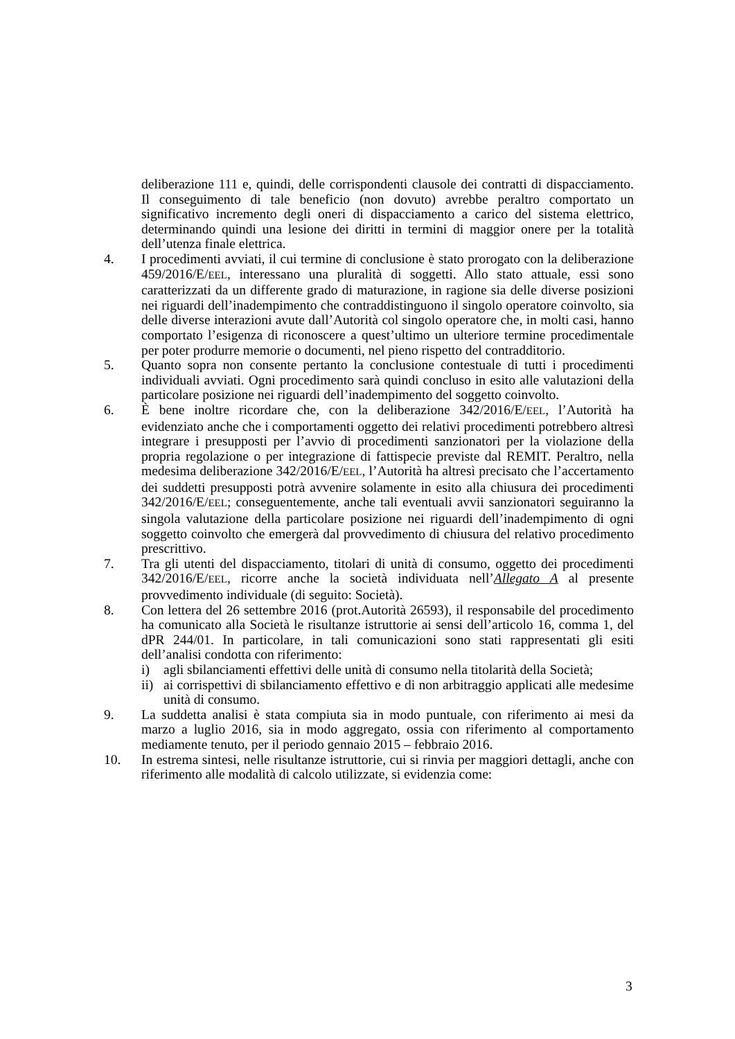deliberazione 111 e, quindi, delle corrispondenti clausole dei contratti di dispacciamento. Il conseguimento di tale beneficio (non dovuto) avrebbe peraltro comportato un significativo incremento degli oneri di dispacciamento a carico del sistema elettrico, determinando quindi una lesione dei diritti in termini di maggior onere per la totalità dell’utenza finale elettrica.
4. I procedimenti avviati, il cui termine di conclusione è stato prorogato con la deliberazione 459/2016/E/EEL, interessano una pluralità di soggetti. Allo stato attuale, essi sono caratterizzati da un differente grado di maturazione, in ragione sia delle diverse posizioni nei riguardi dell’inadempimento che contraddistinguono il singolo operatore coinvolto, sia delle diverse interazioni avute dall’Autorità col singolo operatore che, in molti casi, hanno comportato l’esigenza di riconoscere a quest’ultimo un ulteriore termine procedimentale per poter produrre memorie o documenti, nel pieno rispetto del contradditorio.
5. Quanto sopra non consente pertanto la conclusione contestuale di tutti i procedimenti individuali avviati. Ogni procedimento sarà quindi concluso in esito alle valutazioni della particolare posizione nei riguardi dell’inadempimento del soggetto coinvolto.
6. È bene inoltre ricordare che, con la deliberazione 342/2016/E/EEL, l’Autorità ha evidenziato anche che i comportamenti oggetto dei relativi procedimenti potrebbero altresì integrare i presupposti per l’avvio di procedimenti sanzionatori per la violazione della propria regolazione o per integrazione di fattispecie previste dal REMIT. Peraltro, nella medesima deliberazione 342/2016/E/EEL, l’Autorità ha altresì precisato che l’accertamento dei suddetti presupposti potrà avvenire solamente in esito alla chiusura dei procedimenti 342/2016/E/EEL; conseguentemente, anche tali eventuali avvii sanzionatori seguiranno la singola valutazione della particolare posizione nei riguardi dell’inadempimento di ogni soggetto coinvolto che emergerà dal provvedimento di chiusura del relativo procedimento prescrittivo.
7. Tra gli utenti del dispacciamento, titolari di unità di consumo, oggetto dei procedimenti 342/2016/E/EEL, ricorre anche la società individuata nell’Allegato A al presente provvedimento individuale (di seguito: Società).
8. Con lettera del 26 settembre 2016 (prot.Autorità 26593), il responsabile del procedimento ha comunicato alla Società le risultanze istruttorie ai sensi dell’articolo 16, comma 1, del dPR 244/01. In particolare, in tali comunicazioni sono stati rappresentati gli esiti dell’analisi condotta con riferimento:
i) agli sbilanciamenti effettivi delle unità di consumo nella titolarità della Società;
ii)
ai corrispettivi di sbilanciamento effettivo e di non arbitraggio applicati alle medesime unità di consumo.
9. La suddetta analisi è stata compiuta sia in modo puntuale, con riferimento ai mesi da marzo a luglio 2016, sia in modo aggregato, ossia con riferimento al comportamento mediamente tenuto, per il periodo gennaio 2015 – febbraio 2016.
10. In estrema sintesi, nelle risultanze istruttorie, cui si rinvia per maggiori dettagli, anche con riferimento alle modalità di calcolo utilizzate, si evidenzia come:
3